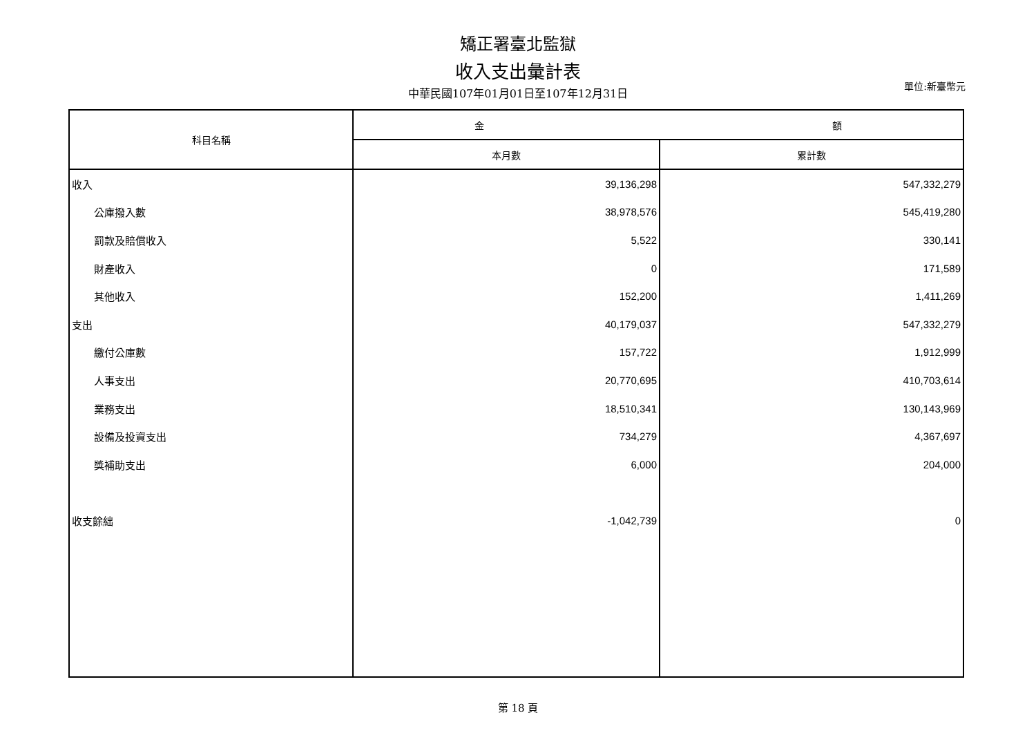矯正署臺北監獄
收入支出彙計表
中華民國107年01月01日至107年12月31日
單位:新臺幣元
| 科目名稱 | 金 額 | |
| --- | --- | --- |
| | 本月數 | 累計數 |
| 收入 | 39,136,298 | 547,332,279 |
| 公庫撥入數 | 38,978,576 | 545,419,280 |
| 罰款及賠償收入 | 5,522 | 330,141 |
| 財產收入 | 0 | 171,589 |
| 其他收入 | 152,200 | 1,411,269 |
| 支出 | 40,179,037 | 547,332,279 |
| 繳付公庫數 | 157,722 | 1,912,999 |
| 人事支出 | 20,770,695 | 410,703,614 |
| 業務支出 | 18,510,341 | 130,143,969 |
| 設備及投資支出 | 734,279 | 4,367,697 |
| 獎補助支出 | 6,000 | 204,000 |
| 收支餘絀 | -1,042,739 | 0 |
第 18 頁